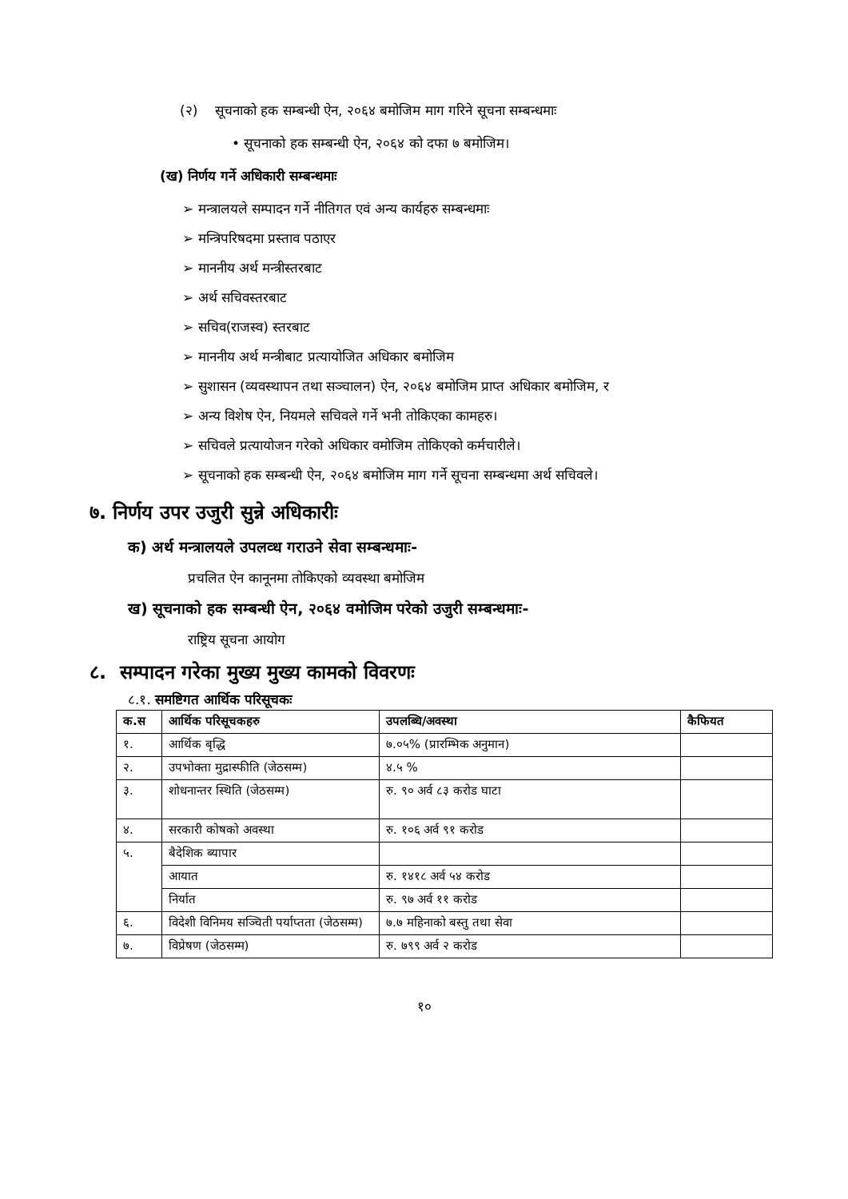(२) सूचनाको हक सम्बन्धी ऐन, २०६४ बमोजिम माग गरिने सूचना सम्बन्धमाः
• सूचनाको हक सम्बन्धी ऐन, २०६४ को दफा ७ बमोजिम।
(ख) निर्णय गर्ने अधिकारी सम्बन्धमाः
➢ मन्त्रालयले सम्पादन गर्ने नीतिगत एवं अन्य कार्यहरु सम्बन्धमाः
➢ मन्त्रिपरिषदमा प्रस्ताव पठाएर
➢ माननीय अर्थ मन्त्रीस्तरबाट
➢ अर्थ सचिवस्तरबाट
➢ सचिव(राजस्व) स्तरबाट
➢ माननीय अर्थ मन्त्रीबाट प्रत्यायोजित अधिकार बमोजिम
➢ सुशासन (व्यवस्थापन तथा सञ्चालन) ऐन, २०६४ बमोजिम प्राप्त अधिकार बमोजिम, र
➢ अन्य विशेष ऐन, नियमले सचिवले गर्ने भनी तोकिएका कामहरु।
➢ सचिवले प्रत्यायोजन गरेको अधिकार वमोजिम तोकिएको कर्मचारीले।
➢ सूचनाको हक सम्बन्धी ऐन, २०६४ बमोजिम माग गर्ने सूचना सम्बन्धमा अर्थ सचिवले।
७. निर्णय उपर उजुरी सुन्ने अधिकारीः
क) अर्थ मन्त्रालयले उपलव्ध गराउने सेवा सम्बन्धमाः-
प्रचलित ऐन कानूनमा तोकिएको व्यवस्था बमोजिम
ख) सूचनाको हक सम्बन्धी ऐन, २०६४ वमोजिम परेको उजुरी सम्बन्धमाः-
राष्ट्रिय सूचना आयोग
८. सम्पादन गरेका मुख्य मुख्य कामको विवरणः
८.१. समष्टिगत आर्थिक परिसूचकः
| क.स | आर्थिक परिसूचकहरु | उपलब्धि/अवस्था | कैफियत |
| --- | --- | --- | --- |
| १. | आर्थिक बृद्धि | ७.०५% (प्रारम्भिक अनुमान) | |
| २. | उपभोक्ता मुद्रास्फीति (जेठसम्म) | ४.५ % | |
| ३. | शोधनान्तर स्थिति (जेठसम्म) | रु. ९० अर्व ८३ करोड घाटा | |
| ४. | सरकारी कोषको अवस्था | रु. १०६ अर्व ९१ करोड | |
| ५. | बैदेशिक ब्यापार | | |
| | आयात | रु. १४१८ अर्व ५४ करोड | |
| | निर्यात | रु. ९७ अर्व ११ करोड | |
| ६. | विदेशी विनिमय सञ्चिती पर्याप्तता (जेठसम्म) | ७.७ महिनाको बस्तु तथा सेवा | |
| ७. | विप्रेषण (जेठसम्म) | रु. ७९९ अर्व २ करोड | |
१०